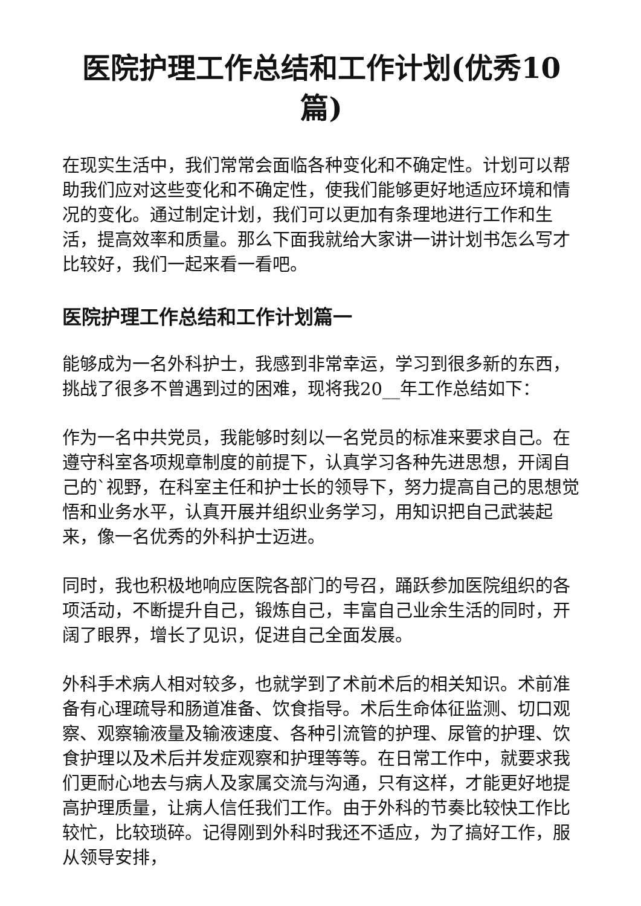医院护理工作总结和工作计划(优秀10篇)
在现实生活中，我们常常会面临各种变化和不确定性。计划可以帮助我们应对这些变化和不确定性，使我们能够更好地适应环境和情况的变化。通过制定计划，我们可以更加有条理地进行工作和生活，提高效率和质量。那么下面我就给大家讲一讲计划书怎么写才比较好，我们一起来看一看吧。
医院护理工作总结和工作计划篇一
能够成为一名外科护士，我感到非常幸运，学习到很多新的东西，挑战了很多不曾遇到过的困难，现将我20__年工作总结如下：
作为一名中共党员，我能够时刻以一名党员的标准来要求自己。在遵守科室各项规章制度的前提下，认真学习各种先进思想，开阔自己的`视野，在科室主任和护士长的领导下，努力提高自己的思想觉悟和业务水平，认真开展并组织业务学习，用知识把自己武装起来，像一名优秀的外科护士迈进。
同时，我也积极地响应医院各部门的号召，踊跃参加医院组织的各项活动，不断提升自己，锻炼自己，丰富自己业余生活的同时，开阔了眼界，增长了见识，促进自己全面发展。
外科手术病人相对较多，也就学到了术前术后的相关知识。术前准备有心理疏导和肠道准备、饮食指导。术后生命体征监测、切口观察、观察输液量及输液速度、各种引流管的护理、尿管的护理、饮食护理以及术后并发症观察和护理等等。在日常工作中，就要求我们更耐心地去与病人及家属交流与沟通，只有这样，才能更好地提高护理质量，让病人信任我们工作。由于外科的节奏比较快工作比较忙，比较琐碎。记得刚到外科时我还不适应，为了搞好工作，服从领导安排，